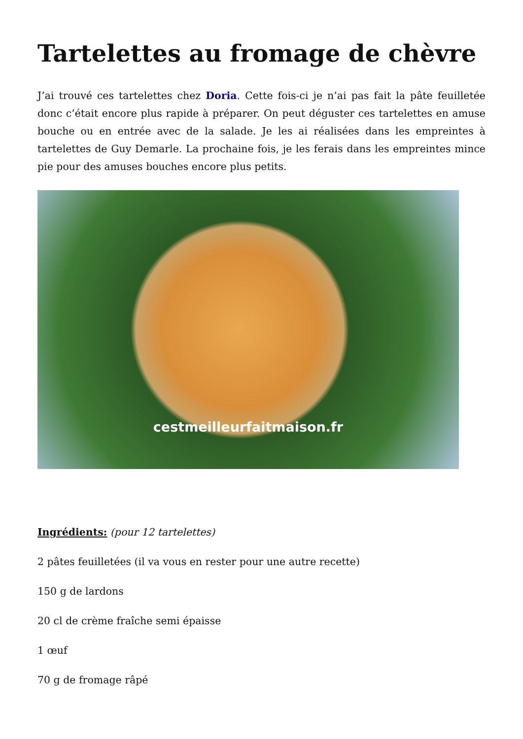Tartelettes au fromage de chèvre
J’ai trouvé ces tartelettes chez Doria. Cette fois-ci je n’ai pas fait la pâte feuilletée donc c’était encore plus rapide à préparer. On peut déguster ces tartelettes en amuse bouche ou en entrée avec de la salade. Je les ai réalisées dans les empreintes à tartelettes de Guy Demarle. La prochaine fois, je les ferais dans les empreintes mince pie pour des amuses bouches encore plus petits.
cestmeilleurfaitmaison.fr
Ingrédients: (pour 12 tartelettes)
2 pâtes feuilletées (il va vous en rester pour une autre recette)
150 g de lardons
20 cl de crème fraîche semi épaisse
1 œuf
70 g de fromage râpé